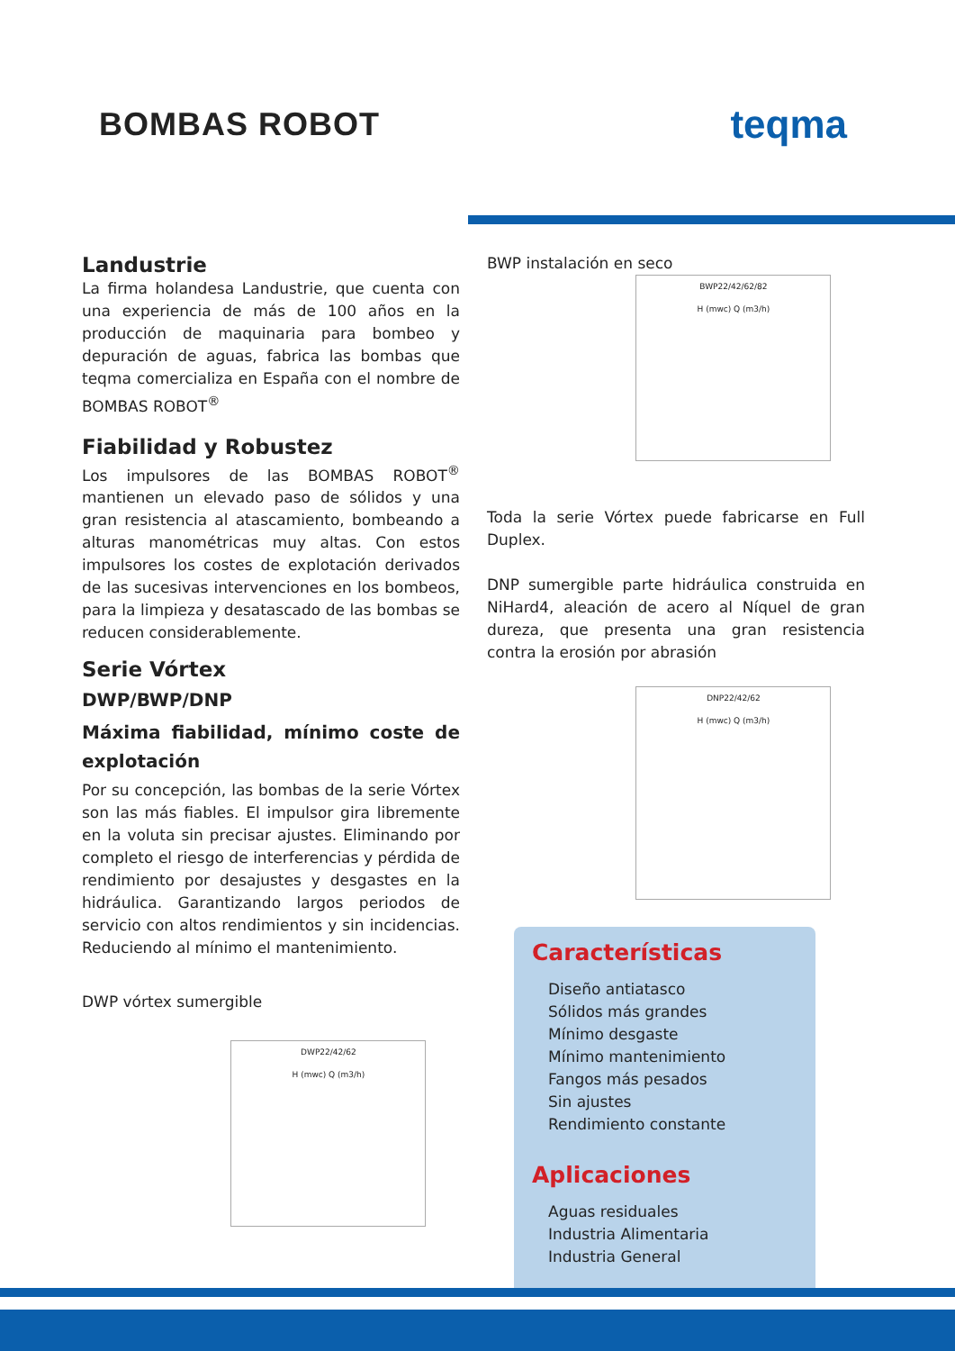BOMBAS ROBOT
teqma
Landustrie
La firma holandesa Landustrie, que cuenta con una experiencia de más de 100 años en la producción de maquinaria para bombeo y depuración de aguas, fabrica las bombas que teqma comercializa en España con el nombre de BOMBAS ROBOT<sup>®</sup>
Fiabilidad y Robustez
Los impulsores de las BOMBAS ROBOT<sup>®</sup> mantienen un elevado paso de sólidos y una gran resistencia al atascamiento, bombeando a alturas manométricas muy altas. Con estos impulsores los costes de explotación derivados de las sucesivas intervenciones en los bombeos, para la limpieza y desatascado de las bombas se reducen considerablemente.
Serie Vórtex
DWP/BWP/DNP
Máxima fiabilidad, mínimo coste de explotación
Por su concepción, las bombas de la serie Vórtex son las más fiables. El impulsor gira libremente en la voluta sin precisar ajustes. Eliminando por completo el riesgo de interferencias y pérdida de rendimiento por desajustes y desgastes en la hidráulica. Garantizando largos periodos de servicio con altos rendimientos y sin incidencias. Reduciendo al mínimo el mantenimiento.
DWP vórtex sumergible
DWP22/42/62
H (mwc) Q (m3/h)
BWP instalación en seco
BWP22/42/62/82
H (mwc) Q (m3/h)
Toda la serie Vórtex puede fabricarse en Full Duplex.
DNP sumergible parte hidráulica construida en NiHard4, aleación de acero al Níquel de gran dureza, que presenta una gran resistencia contra la erosión por abrasión
DNP22/42/62
H (mwc) Q (m3/h)
Características
Diseño antiatasco
Sólidos más grandes
Mínimo desgaste
Mínimo mantenimiento
Fangos más pesados
Sin ajustes
Rendimiento constante
Aplicaciones
Aguas residuales
Industria Alimentaria
Industria General